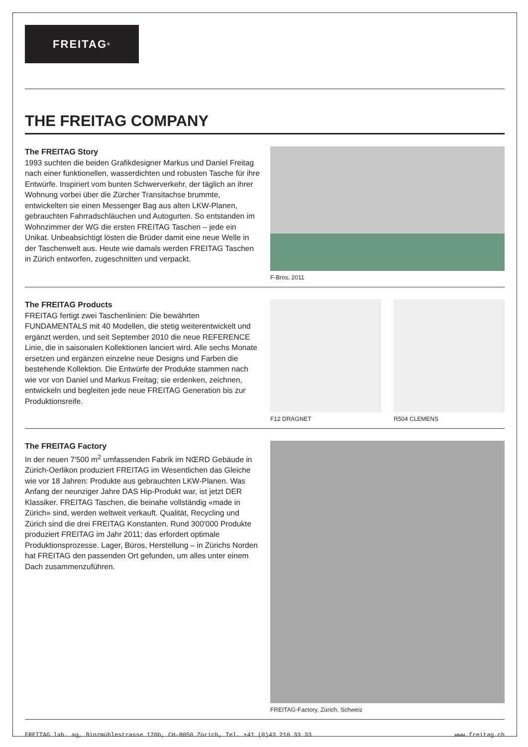FREITAG<sup>®</sup>
THE FREITAG COMPANY
The FREITAG Story
1993 suchten die beiden Grafikdesigner Markus und Daniel Freitag nach einer funktionellen, wasserdichten und robusten Tasche für ihre Entwürfe. Inspiriert vom bunten Schwerverkehr, der täglich an ihrer Wohnung vorbei über die Zürcher Transitachse brummte, entwickelten sie einen Messenger Bag aus alten LKW-Planen, gebrauchten Fahrradschläuchen und Autogurten. So entstanden im Wohnzimmer der WG die ersten FREITAG Taschen – jede ein Unikat. Unbeabsichtigt lösten die Brüder damit eine neue Welle in der Taschenwelt aus. Heute wie damals werden FREITAG Taschen in Zürich entworfen, zugeschnitten und verpackt.
F-Bros, 2011
The FREITAG Products
FREITAG fertigt zwei Taschenlinien: Die bewährten FUNDAMENTALS mit 40 Modellen, die stetig weiterentwickelt und ergänzt werden, und seit September 2010 die neue REFERENCE Linie, die in saisonalen Kollektionen lanciert wird. Alle sechs Monate ersetzen und ergänzen einzelne neue Designs und Farben die bestehende Kollektion. Die Entwürfe der Produkte stammen nach wie vor von Daniel und Markus Freitag; sie erdenken, zeichnen, entwickeln und begleiten jede neue FREITAG Generation bis zur Produktionsreife.
F12 DRAGNET R504 CLEMENS
The FREITAG Factory
In der neuen 7'500 m<sup>2</sup> umfassenden Fabrik im NŒRD Gebäude in Zürich-Oerlikon produziert FREITAG im Wesentlichen das Gleiche wie vor 18 Jahren: Produkte aus gebrauchten LKW-Planen. Was Anfang der neunziger Jahre DAS Hip-Produkt war, ist jetzt DER Klassiker. FREITAG Taschen, die beinahe vollständig «made in Zürich» sind, werden weltweit verkauft. Qualität, Recycling und Zürich sind die drei FREITAG Konstanten. Rund 300'000 Produkte produziert FREITAG im Jahr 2011; das erfordert optimale Produktionsprozesse. Lager, Büros, Herstellung – in Zürichs Norden hat FREITAG den passenden Ort gefunden, um alles unter einem Dach zusammenzuführen.
FREITAG-Factory, Zürich, Schweiz
FREITAG lab. ag, Binzmühlestrasse 170b, CH-8050 Zürich, Tel. +41 (0)43 210 33 33 www.freitag.ch